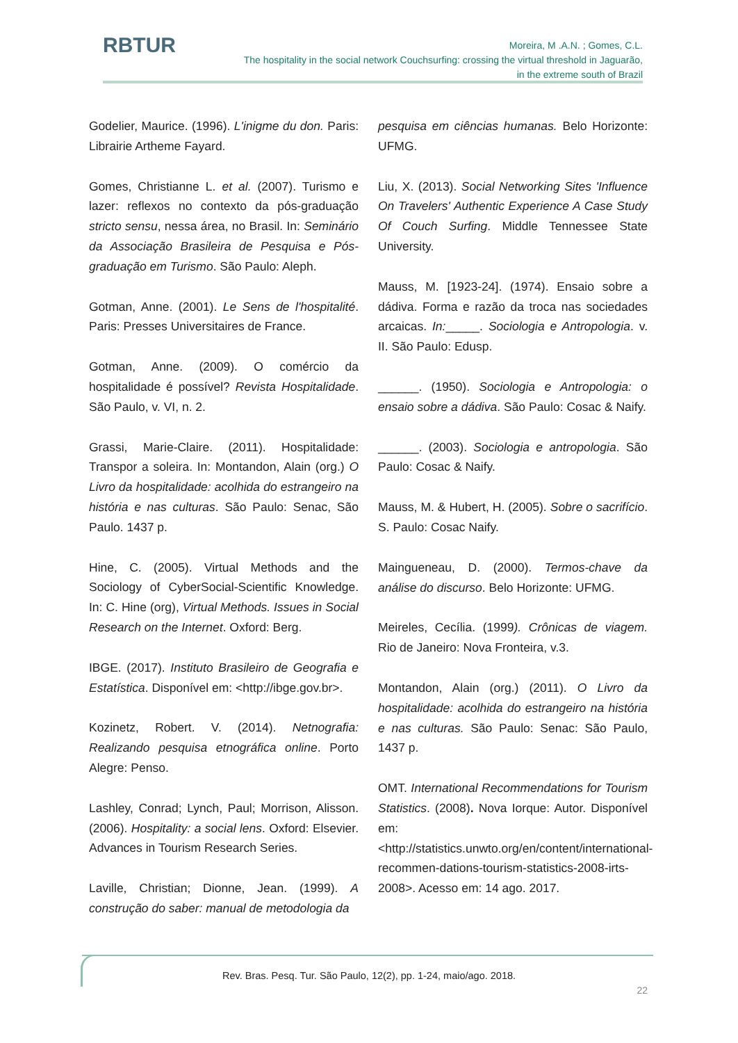RBTUR
Moreira, M .A.N. ; Gomes, C.L.
The hospitality in the social network Couchsurfing: crossing the virtual threshold in Jaguarão,
in the extreme south of Brazil
Godelier, Maurice. (1996). L'inigme du don. Paris: Librairie Artheme Fayard.
Gomes, Christianne L. et al. (2007). Turismo e lazer: reflexos no contexto da pós-graduação stricto sensu, nessa área, no Brasil. In: Seminário da Associação Brasileira de Pesquisa e Pós-graduação em Turismo. São Paulo: Aleph.
Gotman, Anne. (2001). Le Sens de l'hospitalité. Paris: Presses Universitaires de France.
Gotman, Anne. (2009). O comércio da hospitalidade é possível? Revista Hospitalidade. São Paulo, v. VI, n. 2.
Grassi, Marie-Claire. (2011). Hospitalidade: Transpor a soleira. In: Montandon, Alain (org.) O Livro da hospitalidade: acolhida do estrangeiro na história e nas culturas. São Paulo: Senac, São Paulo. 1437 p.
Hine, C. (2005). Virtual Methods and the Sociology of CyberSocial-Scientific Knowledge. In: C. Hine (org), Virtual Methods. Issues in Social Research on the Internet. Oxford: Berg.
IBGE. (2017). Instituto Brasileiro de Geografia e Estatística. Disponível em: <http://ibge.gov.br>.
Kozinetz, Robert. V. (2014). Netnografia: Realizando pesquisa etnográfica online. Porto Alegre: Penso.
Lashley, Conrad; Lynch, Paul; Morrison, Alisson. (2006). Hospitality: a social lens. Oxford: Elsevier. Advances in Tourism Research Series.
Laville, Christian; Dionne, Jean. (1999). A construção do saber: manual de metodologia da
pesquisa em ciências humanas. Belo Horizonte: UFMG.
Liu, X. (2013). Social Networking Sites 'Influence On Travelers' Authentic Experience A Case Study Of Couch Surfing. Middle Tennessee State University.
Mauss, M. [1923-24]. (1974). Ensaio sobre a dádiva. Forma e razão da troca nas sociedades arcaicas. In:_____. Sociologia e Antropologia. v. II. São Paulo: Edusp.
______. (1950). Sociologia e Antropologia: o ensaio sobre a dádiva. São Paulo: Cosac & Naify.
______. (2003). Sociologia e antropologia. São Paulo: Cosac & Naify.
Mauss, M. & Hubert, H. (2005). Sobre o sacrifício. S. Paulo: Cosac Naify.
Maingueneau, D. (2000). Termos-chave da análise do discurso. Belo Horizonte: UFMG.
Meireles, Cecília. (1999). Crônicas de viagem. Rio de Janeiro: Nova Fronteira, v.3.
Montandon, Alain (org.) (2011). O Livro da hospitalidade: acolhida do estrangeiro na história e nas culturas. São Paulo: Senac: São Paulo, 1437 p.
OMT. International Recommendations for Tourism Statistics. (2008). Nova Iorque: Autor. Disponível em: <http://statistics.unwto.org/en/content/international-recommen-dations-tourism-statistics-2008-irts-2008>. Acesso em: 14 ago. 2017.
Rev. Bras. Pesq. Tur. São Paulo, 12(2), pp. 1-24, maio/ago. 2018.
22